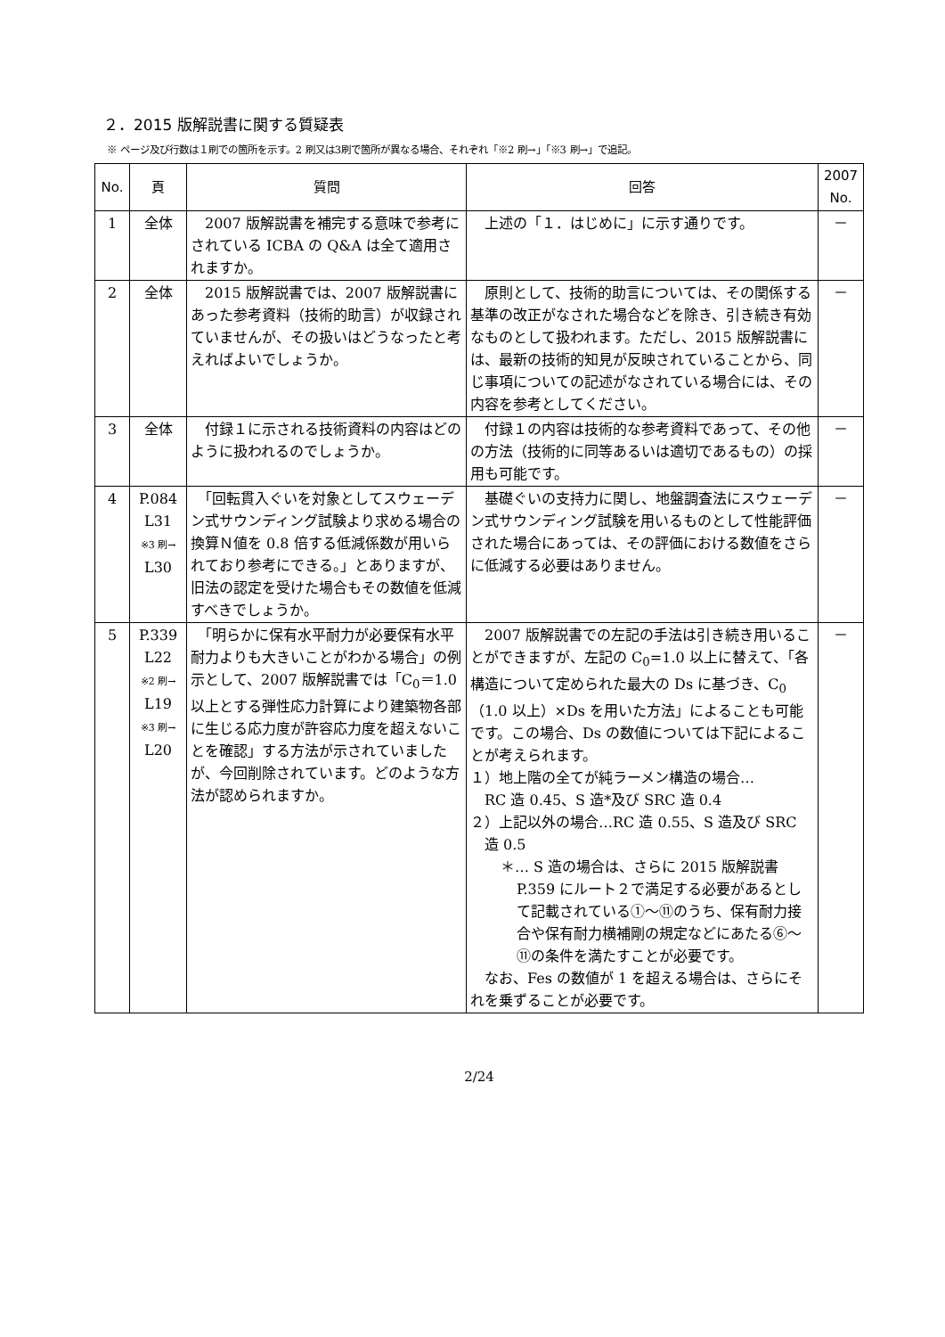２．2015 版解説書に関する質疑表
※ ページ及び行数は１刷での箇所を示す。2 刷又は3刷で箇所が異なる場合、それぞれ「※2 刷→」「※3 刷→」で追記。
| No. | 頁 | 質問 | 回答 | 2007 No. |
| --- | --- | --- | --- | --- |
| 1 | 全体 | 2007 版解説書を補完する意味で参考にされている ICBA の Q&A は全て適用されますか。 | 上述の「１．はじめに」に示す通りです。 | － |
| 2 | 全体 | 2015 版解説書では、2007 版解説書にあった参考資料（技術的助言）が収録されていませんが、その扱いはどうなったと考えればよいでしょうか。 | 原則として、技術的助言については、その関係する基準の改正がなされた場合などを除き、引き続き有効なものとして扱われます。ただし、2015 版解説書には、最新の技術的知見が反映されていることから、同じ事項についての記述がなされている場合には、その内容を参考としてください。 | － |
| 3 | 全体 | 付録１に示される技術資料の内容はどのように扱われるのでしょうか。 | 付録１の内容は技術的な参考資料であって、その他の方法（技術的に同等あるいは適切であるもの）の採用も可能です。 | － |
| 4 | P.084 L31 ※3 刷→ L30 | 「回転貫入ぐいを対象としてスウェーデン式サウンディング試験より求める場合の換算Ｎ値を 0.8 倍する低減係数が用いられており参考にできる。」とありますが、旧法の認定を受けた場合もその数値を低減すべきでしょうか。 | 基礎ぐいの支持力に関し、地盤調査法にスウェーデン式サウンディング試験を用いるものとして性能評価された場合にあっては、その評価における数値をさらに低減する必要はありません。 | － |
| 5 | P.339 L22 ※2 刷→ L19 ※3 刷→ L20 | 「明らかに保有水平耐力が必要保有水平耐力よりも大きいことがわかる場合」の例示として、2007 版解説書では「C<sub>0</sub>＝1.0 以上とする弾性応力計算により建築物各部に生じる応力度が許容応力度を超えないことを確認」する方法が示されていましたが、今回削除されています。どのような方法が認められますか。 | 2007 版解説書での左記の手法は引き続き用いることができますが、左記の C<sub>0</sub>=1.0 以上に替えて、「各構造について定められた最大の Ds に基づき、C<sub>0</sub>（1.0 以上）×Ds を用いた方法」によることも可能です。この場合、Ds の数値については下記によることが考えられます。 １）地上階の全てが純ラーメン構造の場合… RC 造 0.45、S 造*及び SRC 造 0.4 ２）上記以外の場合…RC 造 0.55、S 造及び SRC 造 0.5 ＊… S 造の場合は、さらに 2015 版解説書 P.359 にルート２で満足する必要があるとして記載されている①～⑪のうち、保有耐力接合や保有耐力横補剛の規定などにあたる⑥～⑪の条件を満たすことが必要です。 なお、Fes の数値が 1 を超える場合は、さらにそれを乗ずることが必要です。 | － |
2/24